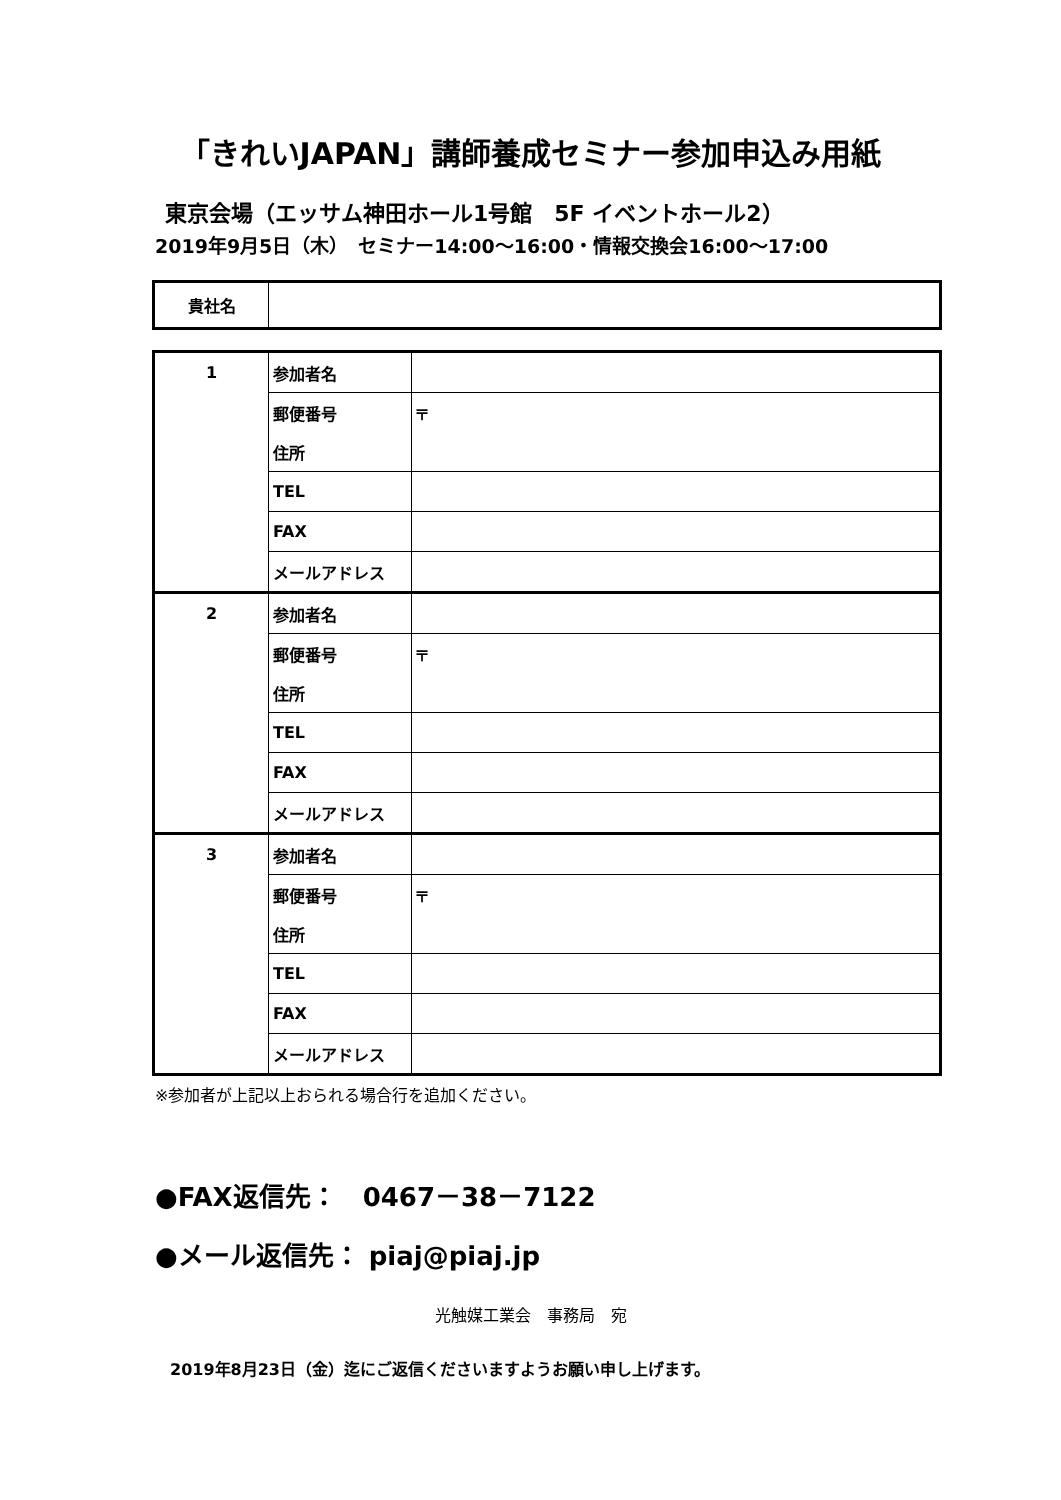「きれいJAPAN」講師養成セミナー参加申込み用紙
東京会場（エッサム神田ホール1号館　5F イベントホール2）
2019年9月5日（木）　セミナー14:00～16:00・情報交換会16:00～17:00
| 貴社名 | |
| 1 | 参加者名 | |
| | 郵便番号 | 〒 |
| | 住所 | |
| | TEL | |
| | FAX | |
| | メールアドレス | |
| 2 | 参加者名 | |
| | 郵便番号 | 〒 |
| | 住所 | |
| | TEL | |
| | FAX | |
| | メールアドレス | |
| 3 | 参加者名 | |
| | 郵便番号 | 〒 |
| | 住所 | |
| | TEL | |
| | FAX | |
| | メールアドレス | |
※参加者が上記以上おられる場合行を追加ください。
●FAX返信先：　0467－38－7122
●メール返信先： piaj@piaj.jp
光触媒工業会　事務局　宛
2019年8月23日（金）迄にご返信くださいますようお願い申し上げます。